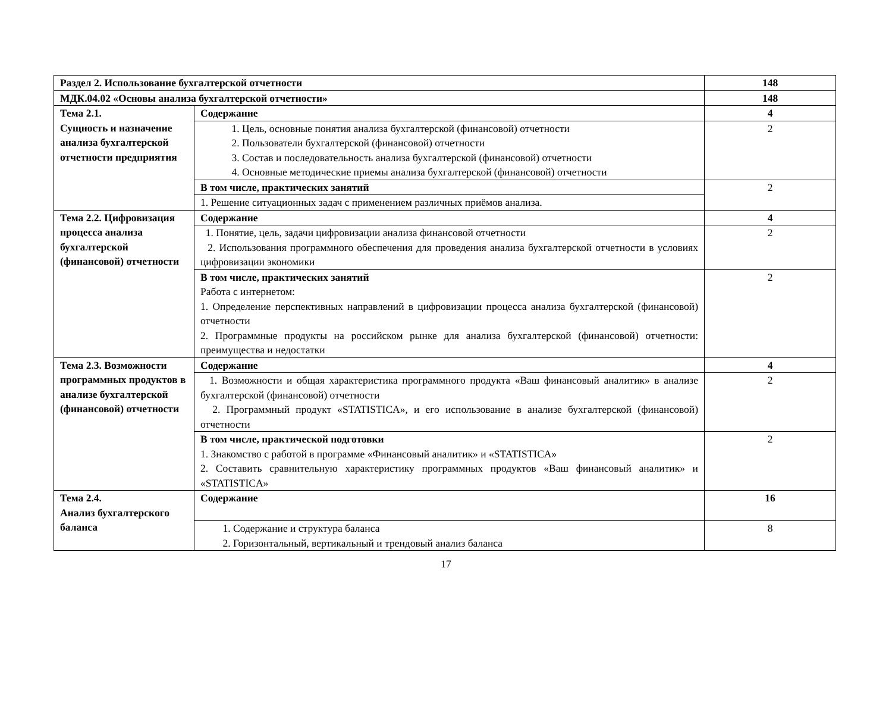| Раздел 2. Использование бухгалтерской отчетности | | 148 |
| МДК.04.02 «Основы анализа бухгалтерской отчетности» | | 148 |
| Тема 2.1. Сущность и назначение анализа бухгалтерской отчетности предприятия | Содержание | 4 |
| | 1. Цель, основные понятия анализа бухгалтерской (финансовой) отчетности 2. Пользователи бухгалтерской (финансовой) отчетности 3. Состав и последовательность анализа бухгалтерской (финансовой) отчетности 4. Основные методические приемы анализа бухгалтерской (финансовой) отчетности | 2 |
| | В том числе, практических занятий | 2 |
| | 1. Решение ситуационных задач с применением различных приёмов анализа. | |
| Тема 2.2. Цифровизация процесса анализа бухгалтерской (финансовой) отчетности | Содержание | 4 |
| | 1. Понятие, цель, задачи цифровизации анализа финансовой отчетности 2. Использования программного обеспечения для проведения анализа бухгалтерской отчетности в условиях цифровизации экономики | 2 |
| | В том числе, практических занятий Работа с интернетом: 1. Определение перспективных направлений в цифровизации процесса анализа бухгалтерской (финансовой) отчетности 2. Программные продукты на российском рынке для анализа бухгалтерской (финансовой) отчетности: преимущества и недостатки | 2 |
| Тема 2.3. Возможности программных продуктов в анализе бухгалтерской (финансовой) отчетности | Содержание | 4 |
| | 1. Возможности и общая характеристика программного продукта «Ваш финансовый аналитик» в анализе бухгалтерской (финансовой) отчетности 2. Программный продукт «STATISTICA», и его использование в анализе бухгалтерской (финансовой) отчетности | 2 |
| | В том числе, практической подготовки 1. Знакомство с работой в программе «Финансовый аналитик» и «STATISTICA» 2. Составить сравнительную характеристику программных продуктов «Ваш финансовый аналитик» и «STATISTICA» | 2 |
| Тема 2.4. Анализ бухгалтерского баланса | Содержание | 16 |
| | 1. Содержание и структура баланса 2. Горизонтальный, вертикальный и трендовый анализ баланса | 8 |
17